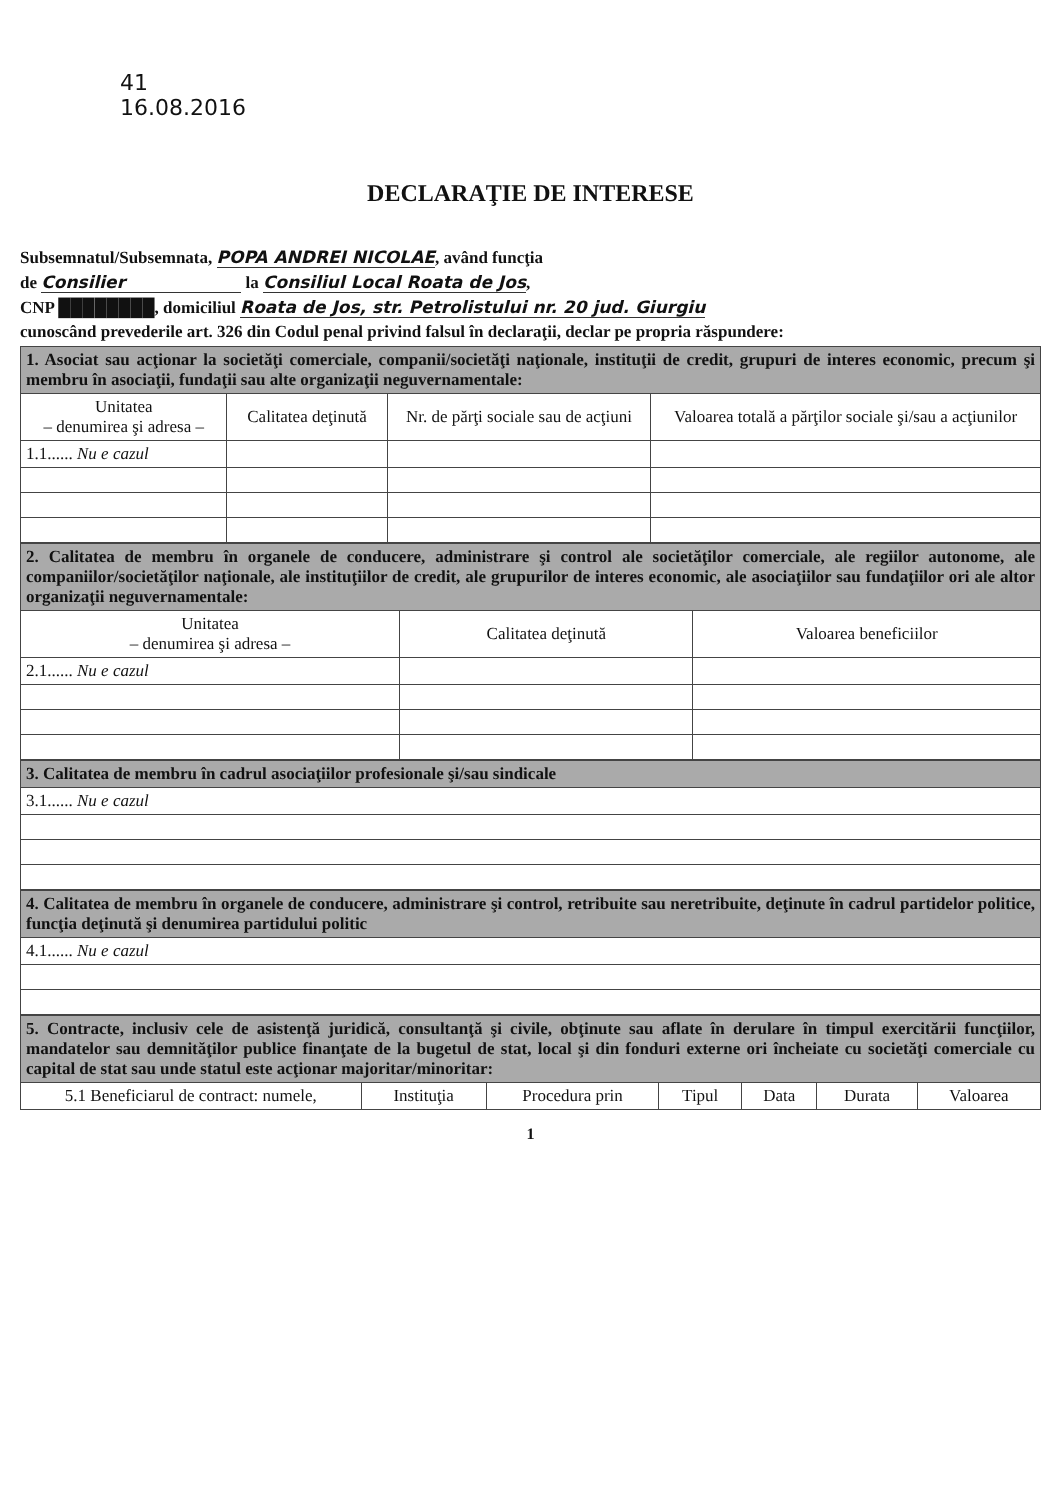41
16.08.2016
DECLARAŢIE DE INTERESE
Subsemnatul/Subsemnata, POPA ANDREI NICOLAE, având funcţia
de Consilier la Consiliul Local Roata de Jos,
CNP ████████, domiciliul Roata de Jos, str. Petrolistului nr. 20 jud. Giurgiu
cunoscând prevederile art. 326 din Codul penal privind falsul în declaraţii, declar pe propria răspundere:
| 1. Asociat sau acţionar la societăţi comerciale, companii/societăţi naţionale, instituţii de credit, grupuri de interes economic, precum şi membru în asociaţii, fundaţii sau alte organizaţii neguvernamentale: | | | |
| Unitatea – denumirea şi adresa – | Calitatea deţinută | Nr. de părţi sociale sau de acţiuni | Valoarea totală a părţilor sociale şi/sau a acţiunilor |
| 1.1...... Nu e cazul | | | |
| 2. Calitatea de membru în organele de conducere, administrare şi control ale societăţilor comerciale, ale regiilor autonome, ale companiilor/societăţilor naţionale, ale instituţiilor de credit, ale grupurilor de interes economic, ale asociaţiilor sau fundaţiilor ori ale altor organizaţii neguvernamentale: | | |
| Unitatea – denumirea şi adresa – | Calitatea deţinută | Valoarea beneficiilor |
| 2.1...... Nu e cazul | | |
| 3. Calitatea de membru în cadrul asociaţiilor profesionale şi/sau sindicale |
| 3.1...... Nu e cazul |
| 4. Calitatea de membru în organele de conducere, administrare şi control, retribuite sau neretribuite, deţinute în cadrul partidelor politice, funcţia deţinută şi denumirea partidului politic |
| 4.1...... Nu e cazul |
| 5. Contracte, inclusiv cele de asistenţă juridică, consultanţă şi civile, obţinute sau aflate în derulare în timpul exercitării funcţiilor, mandatelor sau demnităţilor publice finanţate de la bugetul de stat, local şi din fonduri externe ori încheiate cu societăţi comerciale cu capital de stat sau unde statul este acţionar majoritar/minoritar: | | | | | | |
| 5.1 Beneficiarul de contract: numele, | Instituţia | Procedura prin | Tipul | Data | Durata | Valoarea |
1